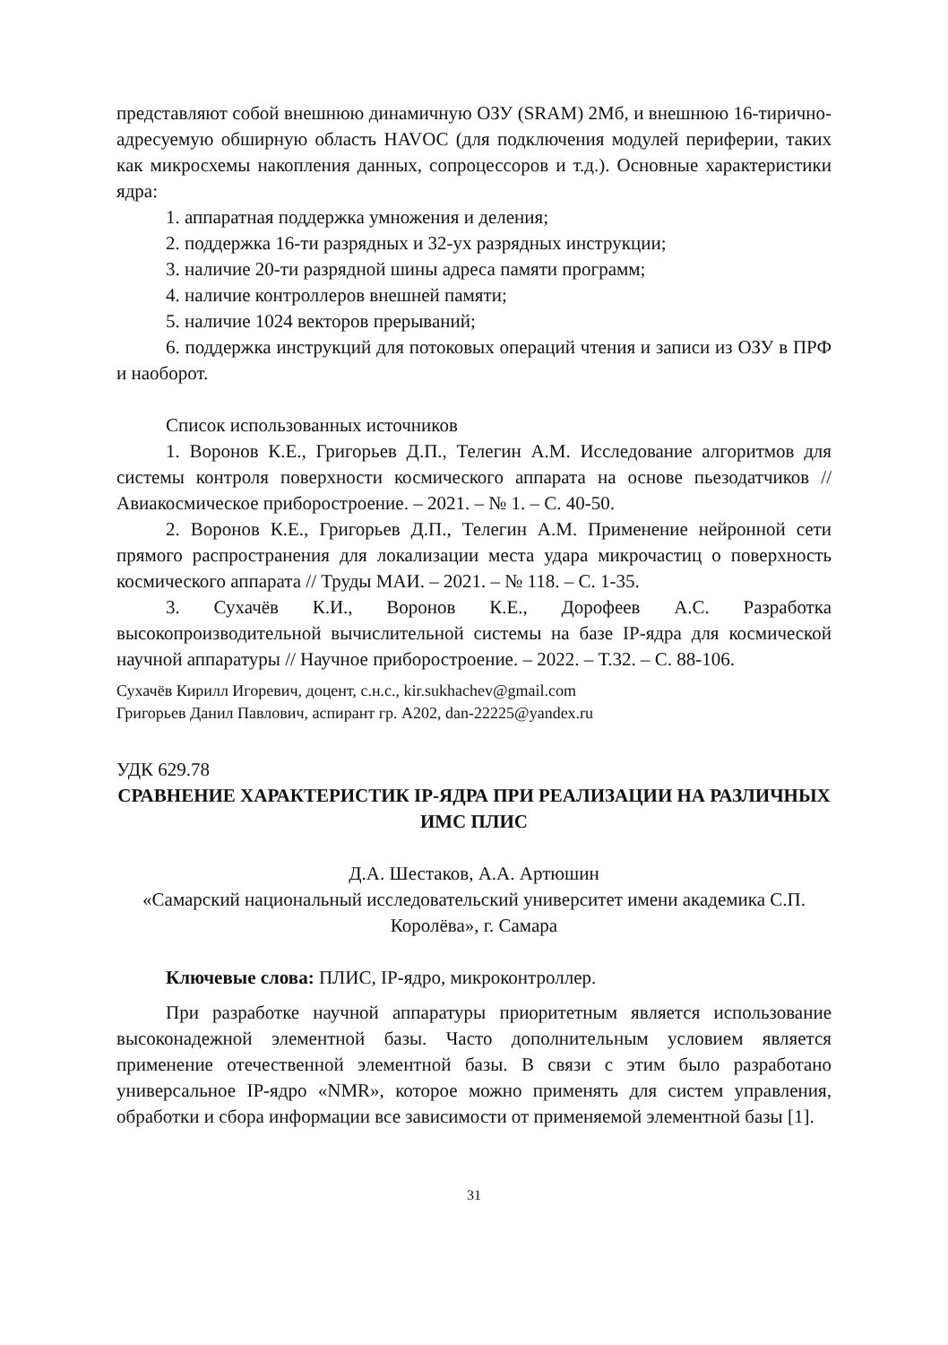представляют собой внешнюю динамичную ОЗУ (SRAM) 2Мб, и внешнюю 16-тирично-адресуемую обширную область HAVOC (для подключения модулей периферии, таких как микросхемы накопления данных, сопроцессоров и т.д.). Основные характеристики ядра:
1. аппаратная поддержка умножения и деления;
2. поддержка 16-ти разрядных и 32-ух разрядных инструкции;
3. наличие 20-ти разрядной шины адреса памяти программ;
4. наличие контроллеров внешней памяти;
5. наличие 1024 векторов прерываний;
6. поддержка инструкций для потоковых операций чтения и записи из ОЗУ в ПРФ и наоборот.
Список использованных источников
1. Воронов К.Е., Григорьев Д.П., Телегин А.М. Исследование алгоритмов для системы контроля поверхности космического аппарата на основе пьезодатчиков // Авиакосмическое приборостроение. – 2021. – № 1. – С. 40-50.
2. Воронов К.Е., Григорьев Д.П., Телегин А.М. Применение нейронной сети прямого распространения для локализации места удара микрочастиц о поверхность космического аппарата // Труды МАИ. – 2021. – № 118. – С. 1-35.
3. Сухачёв К.И., Воронов К.Е., Дорофеев А.С. Разработка высокопроизводительной вычислительной системы на базе IP-ядра для космической научной аппаратуры // Научное приборостроение. – 2022. – Т.32. – С. 88-106.
Сухачёв Кирилл Игоревич, доцент, с.н.с., kir.sukhachev@gmail.com
Григорьев Данил Павлович, аспирант гр. А202, dan-22225@yandex.ru
УДК 629.78
СРАВНЕНИЕ ХАРАКТЕРИСТИК IP-ЯДРА ПРИ РЕАЛИЗАЦИИ НА РАЗЛИЧНЫХ ИМС ПЛИС
Д.А. Шестаков, А.А. Артюшин
«Самарский национальный исследовательский университет имени академика С.П. Королёва», г. Самара
Ключевые слова: ПЛИС, IP-ядро, микроконтроллер.
При разработке научной аппаратуры приоритетным является использование высоконадежной элементной базы. Часто дополнительным условием является применение отечественной элементной базы. В связи с этим было разработано универсальное IP-ядро «NMR», которое можно применять для систем управления, обработки и сбора информации все зависимости от применяемой элементной базы [1].
31